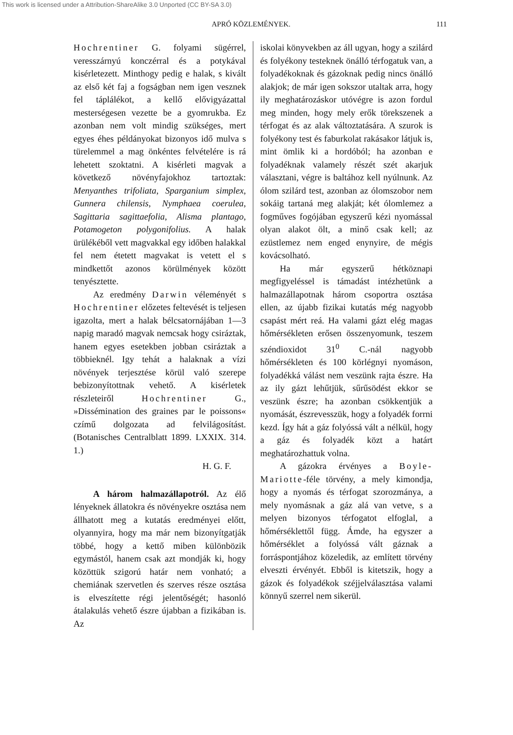This work is licensed under a Attribution-ShareAlike 3.0 Unported (CC BY-SA 3.0)
APRÓ KÖZLEMÉNYEK. 111
Hochrentiner G. folyami sügérrel, veresszárnyú konczérral és a potykával kisérletezett. Minthogy pedig e halak, s kivált az első két faj a fogságban nem igen vesznek fel táplálékot, a kellő elővigyázattal mesterségesen vezette be a gyomrukba. Ez azonban nem volt mindig szükséges, mert egyes éhes példányokat bizonyos idő mulva s türelemmel a mag önkéntes felvételére is rá lehetett szoktatni. A kisérleti magvak a következő növényfajokhoz tartoztak: Menyanthes trifoliata, Sparganium simplex, Gunnera chilensis, Nymphaea coerulea, Sagittaria sagittaefolia, Alisma plantago, Potamogeton polygonifolius. A halak ürülékéből vett magvakkal egy időben halakkal fel nem étetett magvakat is vetett el s mindkettőt azonos körülmények között tenyésztette.
Az eredmény Darwin véleményét s Hochrentiner előzetes feltevését is teljesen igazolta, mert a halak bélcsatornájában 1—3 napig maradó magvak nemcsak hogy csiráztak, hanem egyes esetekben jobban csiráztak a többieknél. Igy tehát a halaknak a vízi növények terjesztése körül való szerepe bebizonyítottnak vehető. A kisérletek részleteiről Hochrentiner G., »Dissémination des graines par le poissons« czímű dolgozata ad felvilágosítást. (Botanisches Centralblatt 1899. LXXIX. 314. 1.)
H. G. F.
A három halmazállapotról. Az élő lényeknek állatokra és növényekre osztása nem állhatott meg a kutatás eredményei előtt, olyannyira, hogy ma már nem bizonyítgatják többé, hogy a kettő miben különbözik egymástól, hanem csak azt mondják ki, hogy közöttük szigorú határ nem vonható; a chemiának szervetlen és szerves része osztása is elveszítette régi jelentőségét; hasonló átalakulás vehető észre újabban a fizikában is. Az
iskolai könyvekben az áll ugyan, hogy a szilárd és folyékony testeknek önálló térfogatuk van, a folyadékoknak és gázoknak pedig nincs önálló alakjok; de már igen sokszor utaltak arra, hogy ily meghatározáskor utóvégre is azon fordul meg minden, hogy mely erők törekszenek a térfogat és az alak változtatására. A szurok is folyékony test és faburkolat rakásakor látjuk is, mint ömlik ki a hordóból; ha azonban e folyadéknak valamely részét szét akarjuk választani, végre is baltához kell nyúlnunk. Az ólom szilárd test, azonban az ólomszobor nem sokáig tartaná meg alakját; két ólomlemez a fogműves fogójában egyszerű kézi nyomással olyan alakot ölt, a minő csak kell; az ezüstlemez nem enged enynyire, de mégis kovácsolható.
Ha már egyszerű hétköznapi megfigyeléssel is támadást intézhetünk a halmazállapotnak három csoportra osztása ellen, az újabb fizikai kutatás még nagyobb csapást mért reá. Ha valami gázt elég magas hőmérsékleten erősen összenyomunk, teszem széndioxidot 31<sup>0</sup> C.-nál nagyobb hőmérsékleten és 100 körlégnyi nyomáson, folyadékká válást nem veszünk rajta észre. Ha az ily gázt lehűtjük, sűrűsödést ekkor se veszünk észre; ha azonban csökkentjük a nyomását, észrevesszük, hogy a folyadék forrni kezd. Így hát a gáz folyóssá vált a nélkül, hogy a gáz és folyadék közt a határt meghatározhattuk volna.
A gázokra érvényes a Boyle-Mariotte-féle törvény, a mely kimondja, hogy a nyomás és térfogat szorozmánya, a mely nyomásnak a gáz alá van vetve, s a melyen bizonyos térfogatot elfoglal, a hőmérséklettől függ. Ámde, ha egyszer a hőmérséklet a folyóssá vált gáznak a forráspontjához közeledik, az említett törvény elveszti érvényét. Ebből is kitetszik, hogy a gázok és folyadékok széjjelválasztása valami könnyű szerrel nem sikerül.